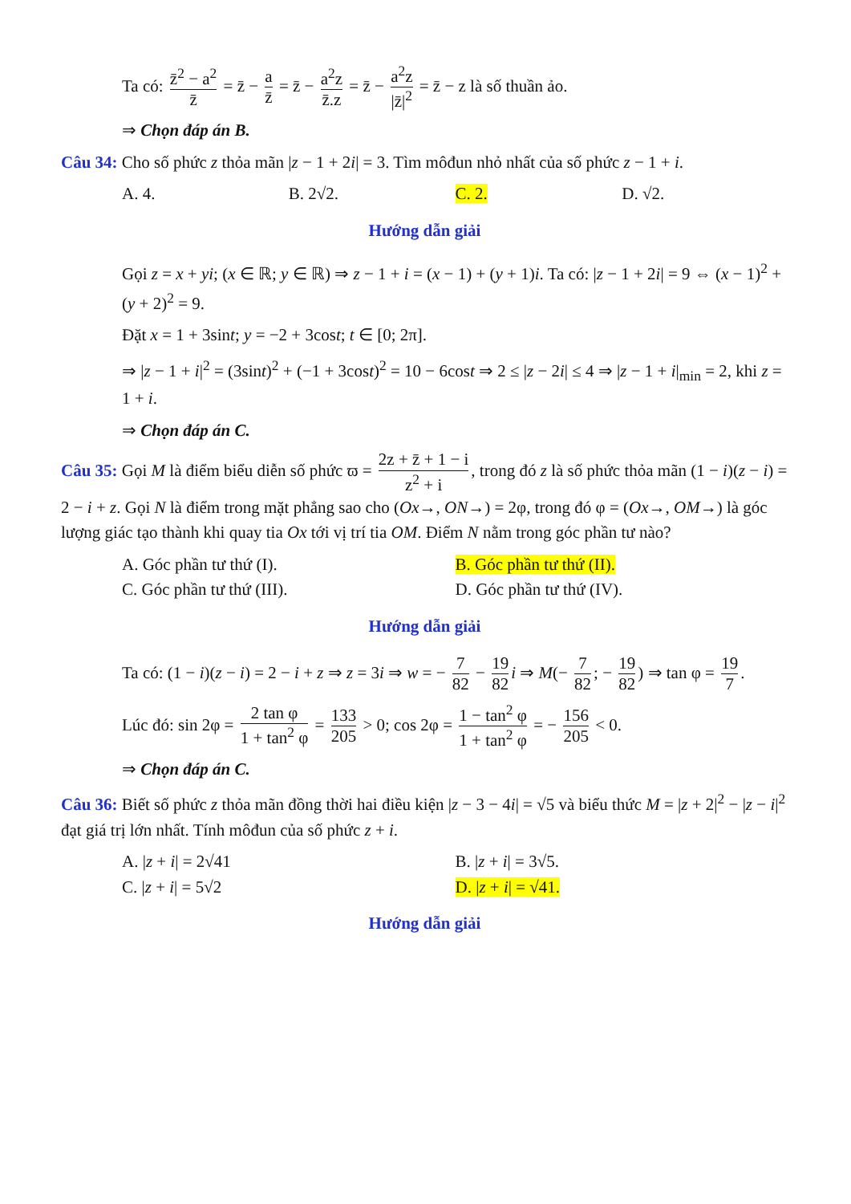Ta có: z̄<sup>2</sup> − a<sup>2</sup> z̄ = z̄ − a z̄ = z̄ − a<sup>2</sup>z z̄.z = z̄ − a<sup>2</sup>z |z̄|<sup>2</sup> = z̄ − z là số thuần ảo.
⇒ Chọn đáp án B.
Câu 34: Cho số phức z thỏa mãn |z − 1 + 2i| = 3. Tìm môđun nhỏ nhất của số phức z − 1 + i.
A. 4. B. 2√2. C. 2. D. √2.
Hướng dẫn giải
Gọi z = x + yi; (x ∈ ℝ; y ∈ ℝ) ⇒ z − 1 + i = (x − 1) + (y + 1)i. Ta có: |z − 1 + 2i| = 9 ⇔ (x − 1)<sup>2</sup> + (y + 2)<sup>2</sup> = 9.
Đặt x = 1 + 3sint; y = −2 + 3cost; t ∈ [0; 2π].
⇒ |z − 1 + i|<sup>2</sup> = (3sint)<sup>2</sup> + (−1 + 3cost)<sup>2</sup> = 10 − 6cost ⇒ 2 ≤ |z − 2i| ≤ 4 ⇒ |z − 1 + i|<sub>min</sub> = 2, khi z = 1 + i.
⇒ Chọn đáp án C.
Câu 35: Gọi M là điểm biểu diễn số phức ϖ = 2z + z̄ + 1 − i z<sup>2</sup> + i, trong đó z là số phức thỏa mãn (1 − i)(z − i) = 2 − i + z. Gọi N là điểm trong mặt phẳng sao cho (Ox→, ON→) = 2φ, trong đó φ = (Ox→, OM→) là góc lượng giác tạo thành khi quay tia Ox tới vị trí tia OM. Điểm N nằm trong góc phần tư nào?
A. Góc phần tư thứ (I). B. Góc phần tư thứ (II).
C. Góc phần tư thứ (III). D. Góc phần tư thứ (IV).
Hướng dẫn giải
Ta có: (1 − i)(z − i) = 2 − i + z ⇒ z = 3i ⇒ w = − 7 82 − 19 82 i ⇒ M(− 7 82; − 19 82) ⇒ tan φ = 19 7.
Lúc đó: sin 2φ = 2 tan φ 1 + tan<sup>2</sup> φ = 133 205 > 0; cos 2φ = 1 − tan<sup>2</sup> φ 1 + tan<sup>2</sup> φ = − 156 205 < 0.
⇒ Chọn đáp án C.
Câu 36: Biết số phức z thỏa mãn đồng thời hai điều kiện |z − 3 − 4i| = √5 và biểu thức M = |z + 2|<sup>2</sup> − |z − i|<sup>2</sup> đạt giá trị lớn nhất. Tính môđun của số phức z + i.
A. |z + i| = 2√41 B. |z + i| = 3√5.
C. |z + i| = 5√2 D. |z + i| = √41.
Hướng dẫn giải